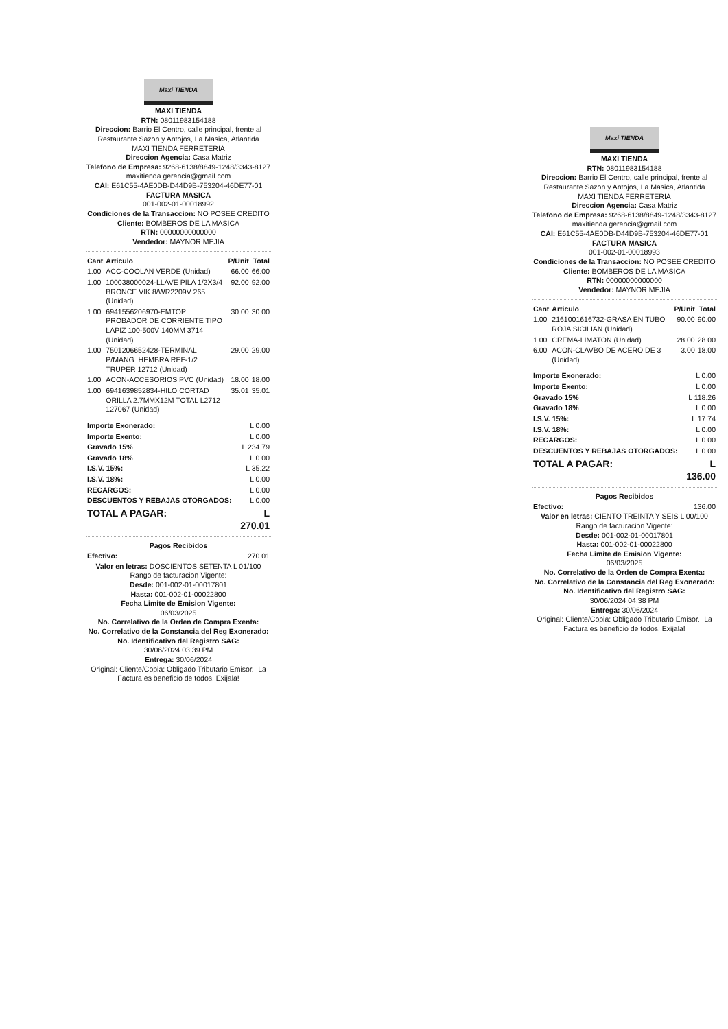Maxi TIENDA
MAXI TIENDA
RTN: 08011983154188
Direccion: Barrio El Centro, calle principal, frente al Restaurante Sazon y Antojos, La Masica, Atlantida
MAXI TIENDA FERRETERIA
Direccion Agencia: Casa Matriz
Telefono de Empresa: 9268-6138/8849-1248/3343-8127
maxitienda.gerencia@gmail.com
CAI: E61C55-4AE0DB-D44D9B-753204-46DE77-01
FACTURA MASICA
001-002-01-00018992
Condiciones de la Transaccion: NO POSEE CREDITO
Cliente: BOMBEROS DE LA MASICA
RTN: 00000000000000
Vendedor: MAYNOR MEJIA
| Cant | Articulo | P/Unit | Total |
| --- | --- | --- | --- |
| 1.00 | ACC-COOLAN VERDE (Unidad) | 66.00 | 66.00 |
| 1.00 | 100038000024-LLAVE PILA 1/2X3/4 BRONCE VIK 8/WR2209V 265 (Unidad) | 92.00 | 92.00 |
| 1.00 | 6941556206970-EMTOP PROBADOR DE CORRIENTE TIPO LAPIZ 100-500V 140MM 3714 (Unidad) | 30.00 | 30.00 |
| 1.00 | 7501206652428-TERMINAL P/MANG. HEMBRA REF-1/2 TRUPER 12712 (Unidad) | 29.00 | 29.00 |
| 1.00 | ACON-ACCESORIOS PVC (Unidad) | 18.00 | 18.00 |
| 1.00 | 6941639852834-HILO CORTAD ORILLA 2.7MMX12M TOTAL L2712 127067 (Unidad) | 35.01 | 35.01 |
| Importe Exonerado: | L 0.00 |
| Importe Exento: | L 0.00 |
| Gravado 15% | L 234.79 |
| Gravado 18% | L 0.00 |
| I.S.V. 15%: | L 35.22 |
| I.S.V. 18%: | L 0.00 |
| RECARGOS: | L 0.00 |
| DESCUENTOS Y REBAJAS OTORGADOS: | L 0.00 |
| TOTAL A PAGAR: | L 270.01 |
Pagos Recibidos
| Efectivo: | 270.01 |
Valor en letras: DOSCIENTOS SETENTA L 01/100
Rango de facturacion Vigente:
Desde: 001-002-01-00017801
Hasta: 001-002-01-00022800
Fecha Limite de Emision Vigente:
06/03/2025
No. Correlativo de la Orden de Compra Exenta:
No. Correlativo de la Constancia del Reg Exonerado:
No. Identificativo del Registro SAG:
30/06/2024 03:39 PM
Entrega: 30/06/2024
Original: Cliente/Copia: Obligado Tributario Emisor. ¡La Factura es beneficio de todos. Exijala!
Maxi TIENDA
MAXI TIENDA
RTN: 08011983154188
Direccion: Barrio El Centro, calle principal, frente al Restaurante Sazon y Antojos, La Masica, Atlantida
MAXI TIENDA FERRETERIA
Direccion Agencia: Casa Matriz
Telefono de Empresa: 9268-6138/8849-1248/3343-8127
maxitienda.gerencia@gmail.com
CAI: E61C55-4AE0DB-D44D9B-753204-46DE77-01
FACTURA MASICA
001-002-01-00018993
Condiciones de la Transaccion: NO POSEE CREDITO
Cliente: BOMBEROS DE LA MASICA
RTN: 00000000000000
Vendedor: MAYNOR MEJIA
| Cant | Articulo | P/Unit | Total |
| --- | --- | --- | --- |
| 1.00 | 2161001616732-GRASA EN TUBO ROJA SICILIAN (Unidad) | 90.00 | 90.00 |
| 1.00 | CREMA-LIMATON (Unidad) | 28.00 | 28.00 |
| 6.00 | ACON-CLAVBO DE ACERO DE 3 (Unidad) | 3.00 | 18.00 |
| Importe Exonerado: | L 0.00 |
| Importe Exento: | L 0.00 |
| Gravado 15% | L 118.26 |
| Gravado 18% | L 0.00 |
| I.S.V. 15%: | L 17.74 |
| I.S.V. 18%: | L 0.00 |
| RECARGOS: | L 0.00 |
| DESCUENTOS Y REBAJAS OTORGADOS: | L 0.00 |
| TOTAL A PAGAR: | L 136.00 |
Pagos Recibidos
| Efectivo: | 136.00 |
Valor en letras: CIENTO TREINTA Y SEIS L 00/100
Rango de facturacion Vigente:
Desde: 001-002-01-00017801
Hasta: 001-002-01-00022800
Fecha Limite de Emision Vigente:
06/03/2025
No. Correlativo de la Orden de Compra Exenta:
No. Correlativo de la Constancia del Reg Exonerado:
No. Identificativo del Registro SAG:
30/06/2024 04:38 PM
Entrega: 30/06/2024
Original: Cliente/Copia: Obligado Tributario Emisor. ¡La Factura es beneficio de todos. Exijala!